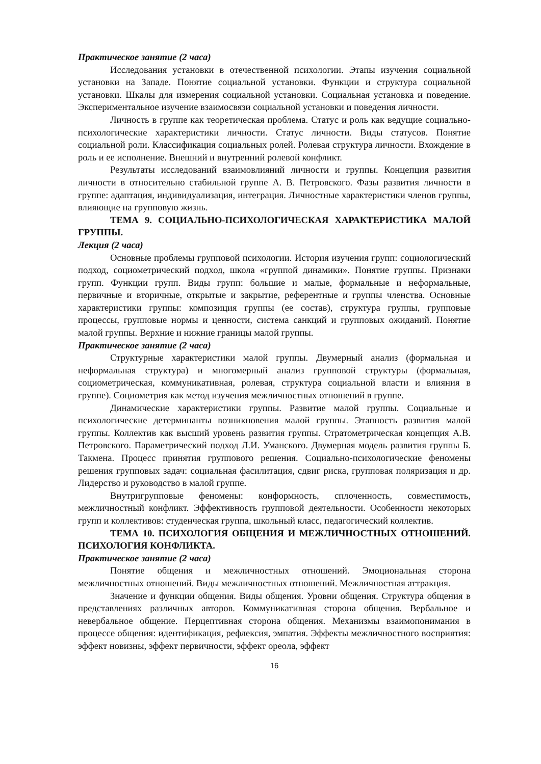Практическое занятие (2 часа)
Исследования установки в отечественной психологии. Этапы изучения социальной установки на Западе. Понятие социальной установки. Функции и структура социальной установки. Шкалы для измерения социальной установки. Социальная установка и поведение. Экспериментальное изучение взаимосвязи социальной установки и поведения личности.
Личность в группе как теоретическая проблема. Статус и роль как ведущие социально-психологические характеристики личности. Статус личности. Виды статусов. Понятие социальной роли. Классификация социальных ролей. Ролевая структура личности. Вхождение в роль и ее исполнение. Внешний и внутренний ролевой конфликт.
Результаты исследований взаимовлияний личности и группы. Концепция развития личности в относительно стабильной группе А. В. Петровского. Фазы развития личности в группе: адаптация, индивидуализация, интеграция. Личностные характеристики членов группы, влияющие на групповую жизнь.
ТЕМА 9. СОЦИАЛЬНО-ПСИХОЛОГИЧЕСКАЯ ХАРАКТЕРИСТИКА МАЛОЙ ГРУППЫ.
Лекция (2 часа)
Основные проблемы групповой психологии. История изучения групп: социологический подход, социометрический подход, школа «группой динамики». Понятие группы. Признаки групп. Функции групп. Виды групп: большие и малые, формальные и неформальные, первичные и вторичные, открытые и закрытие, референтные и группы членства. Основные характеристики группы: композиция группы (ее состав), структура группы, групповые процессы, групповые нормы и ценности, система санкций и групповых ожиданий. Понятие малой группы. Верхние и нижние границы малой группы.
Практическое занятие (2 часа)
Структурные характеристики малой группы. Двумерный анализ (формальная и неформальная структура) и многомерный анализ групповой структуры (формальная, социометрическая, коммуникативная, ролевая, структура социальной власти и влияния в группе). Социометрия как метод изучения межличностных отношений в группе.
Динамические характеристики группы. Развитие малой группы. Социальные и психологические детерминанты возникновения малой группы. Этапность развития малой группы. Коллектив как высший уровень развития группы. Стратометрическая концепция А.В. Петровского. Параметрический подход Л.И. Уманского. Двумерная модель развития группы Б. Такмена. Процесс принятия группового решения. Социально-психологические феномены решения групповых задач: социальная фасилитация, сдвиг риска, групповая поляризация и др. Лидерство и руководство в малой группе.
Внутригрупповые феномены: конформность, сплоченность, совместимость, межличностный конфликт. Эффективность групповой деятельности. Особенности некоторых групп и коллективов: студенческая группа, школьный класс, педагогический коллектив.
ТЕМА 10. ПСИХОЛОГИЯ ОБЩЕНИЯ И МЕЖЛИЧНОСТНЫХ ОТНОШЕНИЙ. ПСИХОЛОГИЯ КОНФЛИКТА.
Практическое занятие (2 часа)
Понятие общения и межличностных отношений. Эмоциональная сторона межличностных отношений. Виды межличностных отношений. Межличностная аттракция.
Значение и функции общения. Виды общения. Уровни общения. Структура общения в представлениях различных авторов. Коммуникативная сторона общения. Вербальное и невербальное общение. Перцептивная сторона общения. Механизмы взаимопонимания в процессе общения: идентификация, рефлексия, эмпатия. Эффекты межличностного восприятия: эффект новизны, эффект первичности, эффект ореола, эффект
16